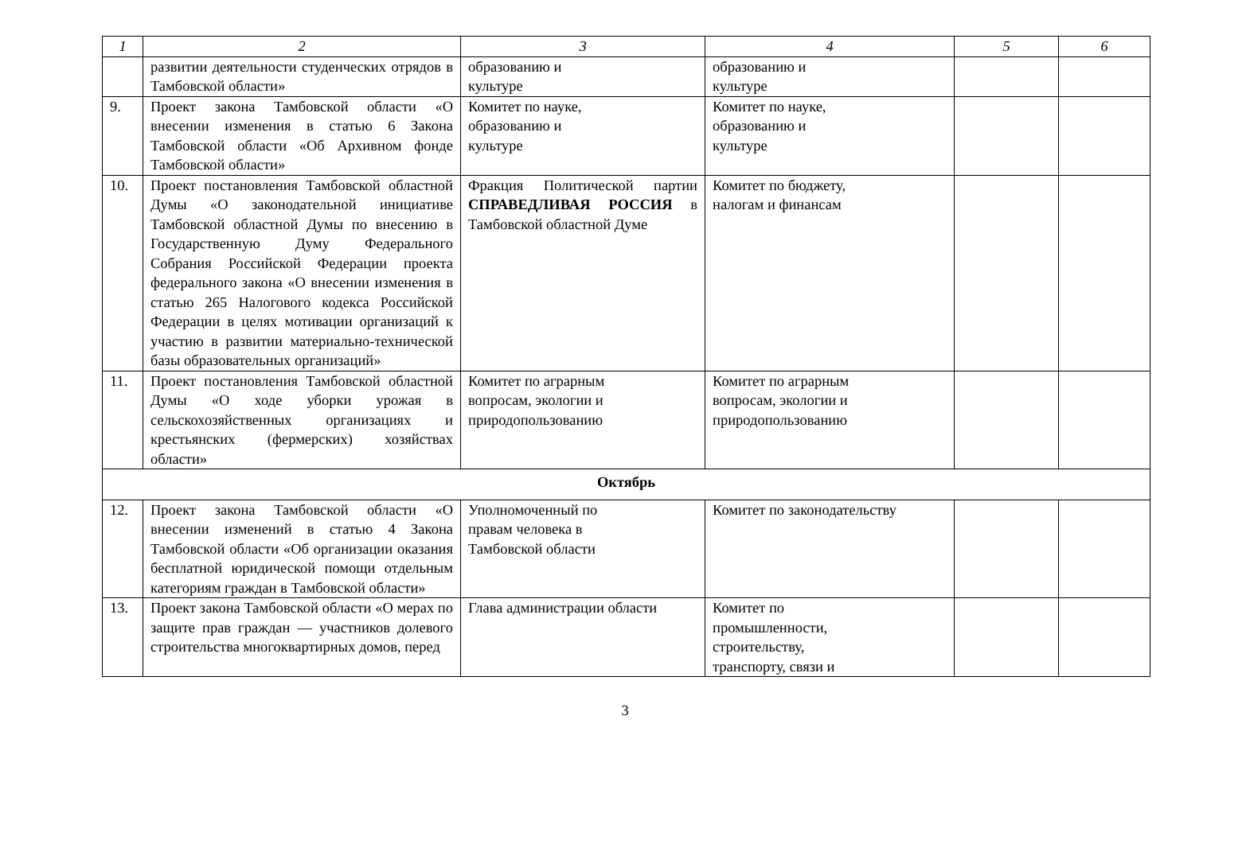| 1 | 2 | 3 | 4 | 5 | 6 |
| --- | --- | --- | --- | --- | --- |
| | развитии деятельности студенческих отрядов в Тамбовской области» | образованию и культуре | образованию и культуре | | |
| 9. | Проект закона Тамбовской области «О внесении изменения в статью 6 Закона Тамбовской области «Об Архивном фонде Тамбовской области» | Комитет по науке, образованию и культуре | Комитет по науке, образованию и культуре | | |
| 10. | Проект постановления Тамбовской областной Думы «О законодательной инициативе Тамбовской областной Думы по внесению в Государственную Думу Федерального Собрания Российской Федерации проекта федерального закона «О внесении изменения в статью 265 Налогового кодекса Российской Федерации в целях мотивации организаций к участию в развитии материально-технической базы образовательных организаций» | Фракция Политической партии СПРАВЕДЛИВАЯ РОССИЯ в Тамбовской областной Думе | Комитет по бюджету, налогам и финансам | | |
| 11. | Проект постановления Тамбовской областной Думы «О ходе уборки урожая в сельскохозяйственных организациях и крестьянских (фермерских) хозяйствах области» | Комитет по аграрным вопросам, экологии и природопользованию | Комитет по аграрным вопросам, экологии и природопользованию | | |
| Октябрь | | | | | |
| 12. | Проект закона Тамбовской области «О внесении изменений в статью 4 Закона Тамбовской области «Об организации оказания бесплатной юридической помощи отдельным категориям граждан в Тамбовской области» | Уполномоченный по правам человека в Тамбовской области | Комитет по законодательству | | |
| 13. | Проект закона Тамбовской области «О мерах по защите прав граждан — участников долевого строительства многоквартирных домов, перед | Глава администрации области | Комитет по промышленности, строительству, транспорту, связи и | | |
3